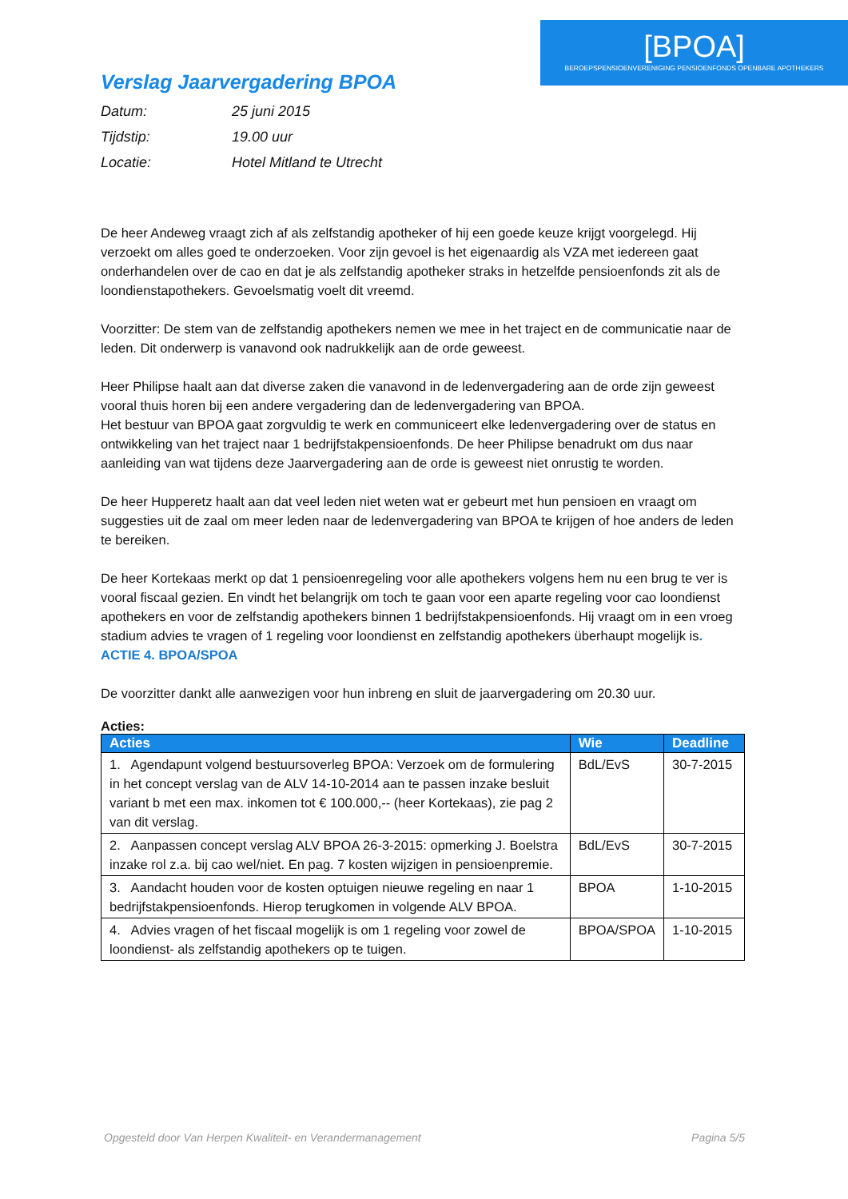[BPOA]
BEROEPSPENSIOENVERENIGING PENSIOENFONDS OPENBARE APOTHEKERS
Verslag Jaarvergadering BPOA
Datum: 25 juni 2015
Tijdstip: 19.00 uur
Locatie: Hotel Mitland te Utrecht
De heer Andeweg vraagt zich af als zelfstandig apotheker of hij een goede keuze krijgt voorgelegd. Hij verzoekt om alles goed te onderzoeken. Voor zijn gevoel is het eigenaardig als VZA met iedereen gaat onderhandelen over de cao en dat je als zelfstandig apotheker straks in hetzelfde pensioenfonds zit als de loondienstapothekers. Gevoelsmatig voelt dit vreemd.
Voorzitter: De stem van de zelfstandig apothekers nemen we mee in het traject en de communicatie naar de leden. Dit onderwerp is vanavond ook nadrukkelijk aan de orde geweest.
Heer Philipse haalt aan dat diverse zaken die vanavond in de ledenvergadering aan de orde zijn geweest vooral thuis horen bij een andere vergadering dan de ledenvergadering van BPOA.
Het bestuur van BPOA gaat zorgvuldig te werk en communiceert elke ledenvergadering over de status en ontwikkeling van het traject naar 1 bedrijfstakpensioenfonds. De heer Philipse benadrukt om dus naar aanleiding van wat tijdens deze Jaarvergadering aan de orde is geweest niet onrustig te worden.
De heer Hupperetz haalt aan dat veel leden niet weten wat er gebeurt met hun pensioen en vraagt om suggesties uit de zaal om meer leden naar de ledenvergadering van BPOA te krijgen of hoe anders de leden te bereiken.
De heer Kortekaas merkt op dat 1 pensioenregeling voor alle apothekers volgens hem nu een brug te ver is vooral fiscaal gezien. En vindt het belangrijk om toch te gaan voor een aparte regeling voor cao loondienst apothekers en voor de zelfstandig apothekers binnen 1 bedrijfstakpensioenfonds. Hij vraagt om in een vroeg stadium advies te vragen of 1 regeling voor loondienst en zelfstandig apothekers überhaupt mogelijk is. ACTIE 4. BPOA/SPOA
De voorzitter dankt alle aanwezigen voor hun inbreng en sluit de jaarvergadering om 20.30 uur.
Acties:
| Acties | Wie | Deadline |
| --- | --- | --- |
| 1. Agendapunt volgend bestuursoverleg BPOA: Verzoek om de formulering in het concept verslag van de ALV 14-10-2014 aan te passen inzake besluit variant b met een max. inkomen tot € 100.000,-- (heer Kortekaas), zie pag 2 van dit verslag. | BdL/EvS | 30-7-2015 |
| 2. Aanpassen concept verslag ALV BPOA 26-3-2015: opmerking J. Boelstra inzake rol z.a. bij cao wel/niet. En pag. 7 kosten wijzigen in pensioenpremie. | BdL/EvS | 30-7-2015 |
| 3. Aandacht houden voor de kosten optuigen nieuwe regeling en naar 1 bedrijfstakpensioenfonds. Hierop terugkomen in volgende ALV BPOA. | BPOA | 1-10-2015 |
| 4. Advies vragen of het fiscaal mogelijk is om 1 regeling voor zowel de loondienst- als zelfstandig apothekers op te tuigen. | BPOA/SPOA | 1-10-2015 |
Opgesteld door Van Herpen Kwaliteit- en Verandermanagement Pagina 5/5